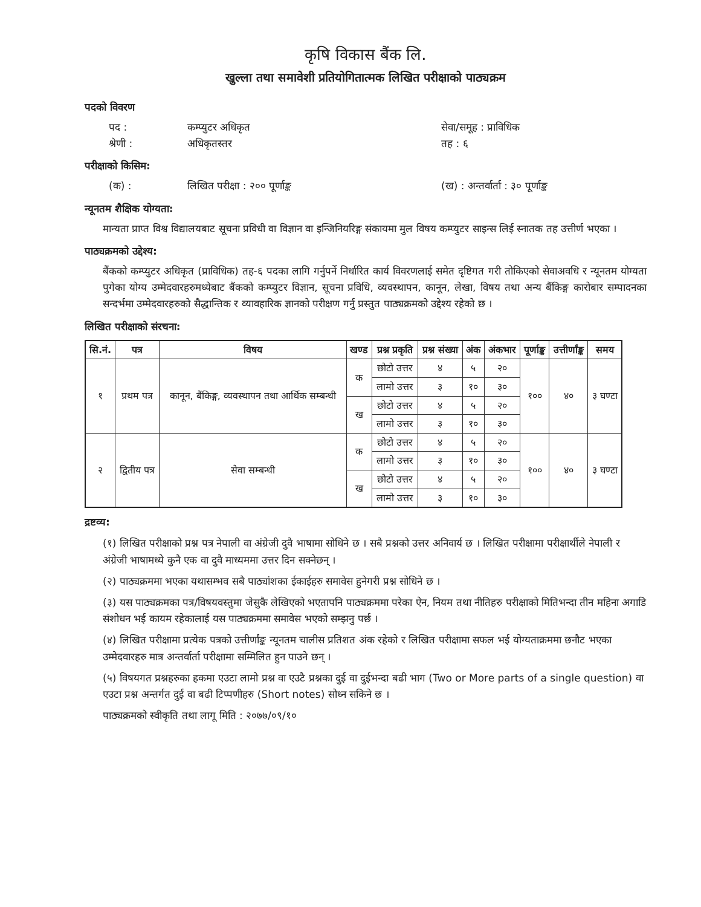कृषि विकास बैंक लि.
खुल्ला तथा समावेशी प्रतियोगितात्मक लिखित परीक्षाको पाठ्यक्रम
पदको विवरण
पद : कम्प्युटर अधिकृत सेवा/समूह : प्राविधिक
श्रेणी : अधिकृतस्तर तह : ६
परीक्षाको किसिम:
(क) : लिखित परीक्षा : २०० पूर्णाङ्क (ख) : अन्तर्वार्ता : ३० पूर्णाङ्क
न्यूनतम शैक्षिक योग्यता:
मान्यता प्राप्त विश्व विद्यालयबाट सूचना प्रविधी वा विज्ञान वा इन्जिनियरिङ्ग संकायमा मुल विषय कम्प्युटर साइन्स लिई स्नातक तह उत्तीर्ण भएका ।
पाठ्यक्रमको उद्देश्य:
बैंकको कम्प्युटर अधिकृत (प्राविधिक) तह-६ पदका लागि गर्नुपर्ने निर्धारित कार्य विवरणलाई समेत दृष्टिगत गरी तोकिएको सेवाअवधि र न्यूनतम योग्यता पुगेका योग्य उम्मेदवारहरुमध्येबाट बैंकको कम्प्युटर विज्ञान, सूचना प्रविधि, व्यवस्थापन, कानून, लेखा, विषय तथा अन्य बैंकिङ्ग कारोबार सम्पादनका सन्दर्भमा उम्मेदवारहरुको सैद्धान्तिक र व्यावहारिक ज्ञानको परीक्षण गर्नु प्रस्तुत पाठ्यक्रमको उद्देश्य रहेको छ ।
लिखित परीक्षाको संरचना:
| सि.नं. | पत्र | विषय | खण्ड | प्रश्न प्रकृति | प्रश्न संख्या | अंक | अंकभार | पूर्णाङ्क | उत्तीर्णांङ्क | समय |
| --- | --- | --- | --- | --- | --- | --- | --- | --- | --- | --- |
| १ | प्रथम पत्र | कानून, बैंकिङ्ग, व्यवस्थापन तथा आर्थिक सम्बन्धी | क | छोटो उत्तर | ४ | ५ | २० | १०० | ४० | ३ घण्टा |
| | | | | लामो उत्तर | ३ | १० | ३० | | | |
| | | | ख | छोटो उत्तर | ४ | ५ | २० | | | |
| | | | | लामो उत्तर | ३ | १० | ३० | | | |
| २ | द्वितीय पत्र | सेवा सम्बन्धी | क | छोटो उत्तर | ४ | ५ | २० | १०० | ४० | ३ घण्टा |
| | | | | लामो उत्तर | ३ | १० | ३० | | | |
| | | | ख | छोटो उत्तर | ४ | ५ | २० | | | |
| | | | | लामो उत्तर | ३ | १० | ३० | | | |
द्रष्टव्य:
(१) लिखित परीक्षाको प्रश्न पत्र नेपाली वा अंग्रेजी दुवै भाषामा सोधिने छ । सबै प्रश्नको उत्तर अनिवार्य छ । लिखित परीक्षामा परीक्षार्थीले नेपाली र अंग्रेजी भाषामध्ये कुनै एक वा दुवै माध्यममा उत्तर दिन सक्नेछन् ।
(२) पाठ्यक्रममा भएका यथासम्भव सबै पाठ्यांशका ईकाईहरु समावेस हुनेगरी प्रश्न सोधिने छ ।
(३) यस पाठ्यक्रमका पत्र/विषयवस्तुमा जेसुकै लेखिएको भएतापनि पाठ्यक्रममा परेका ऐन, नियम तथा नीतिहरु परीक्षाको मितिभन्दा तीन महिना अगाडि संशोधन भई कायम रहेकालाई यस पाठ्यक्रममा समावेस भएको सम्झनु पर्छ ।
(४) लिखित परीक्षामा प्रत्येक पत्रको उत्तीर्णांङ्क न्यूनतम चालीस प्रतिशत अंक रहेको र लिखित परीक्षामा सफल भई योग्यताक्रममा छनौट भएका उम्मेदवारहरु मात्र अन्तर्वार्ता परीक्षामा सम्मिलित हुन पाउने छन् ।
(५) विषयगत प्रश्नहरुका हकमा एउटा लामो प्रश्न वा एउटै प्रश्नका दुई वा दुईभन्दा बढी भाग (Two or More parts of a single question) वा एउटा प्रश्न अन्तर्गत दुई वा बढी टिप्पणीहरु (Short notes) सोध्न सकिने छ ।
पाठ्यक्रमको स्वीकृति तथा लागू मिति : २०७७/०९/१०